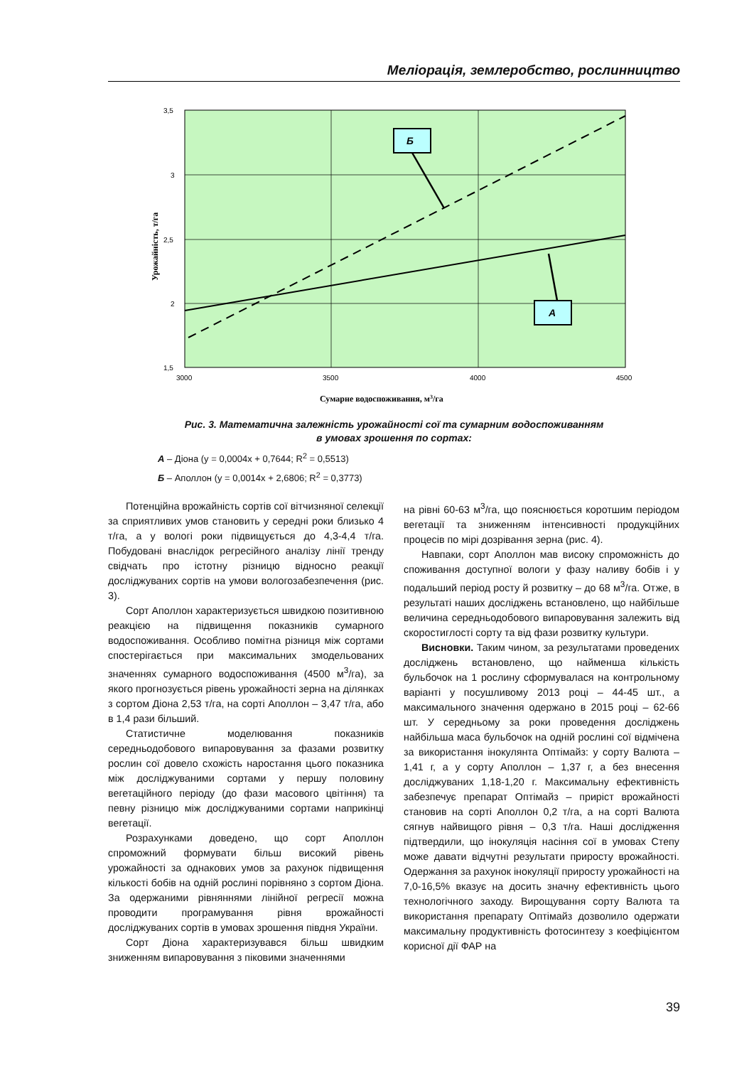Меліорація, землеробство, рослинництво
3,5
3
2,5
2
1,5
3000
3500
4000
4500
Б
А
Урожайність, т/га
Сумарне водоспоживання, м3/га
Рис. 3. Математична залежність урожайності сої та сумарним водоспоживанням
в умовах зрошення по сортах:
А – Діона (y = 0,0004x + 0,7644; R<sup>2</sup> = 0,5513)
Б – Аполлон (y = 0,0014x + 2,6806; R<sup>2</sup> = 0,3773)
Потенційна врожайність сортів сої вітчизняної селекції за сприятливих умов становить у середні роки близько 4 т/га, а у вологі роки підвищується до 4,3-4,4 т/га. Побудовані внаслідок регресійного аналізу лінії тренду свідчать про істотну різницю відносно реакції досліджуваних сортів на умови волого­забезпечення (рис. 3).
Сорт Аполлон характеризується швидкою позитивною реакцією на підвищення показників сумарного водоспоживання. Особливо помітна різниця між сортами спостерігається при максимальних змодельованих значеннях сумарного водоспоживання (4500 м<sup>3</sup>/га), за якого прогнозується рівень урожайності зерна на ділянках з сортом Діона 2,53 т/га, на сорті Аполлон – 3,47 т/га, або в 1,4 рази більший.
Статистичне моделювання показників середньодобового випаровування за фазами розвитку рослин сої довело схожість наростання цього показника між досліджуваними сортами у першу половину вегетаційного періоду (до фази масового цвітіння) та певну різницю між досліджуваними сортами наприкінці вегетації.
Розрахунками доведено, що сорт Аполлон спроможний формувати більш високий рівень урожайності за однакових умов за рахунок підвищення кількості бобів на одній рослині порівняно з сортом Діона. За одержаними рівняннями лінійної регресії можна проводити програмування рівня врожайності досліджуваних сортів в умовах зрошення півдня України.
Сорт Діона характеризувався більш швидким зниженням випаровування з піковими значеннями
на рівні 60-63 м<sup>3</sup>/га, що пояснюється коротшим періодом вегетації та зниженням інтенсивності продукційних процесів по мірі дозрівання зерна (рис. 4).
Навпаки, сорт Аполлон мав високу спроможність до споживання доступної вологи у фазу наливу бобів і у подальший період росту й розвитку – до 68 м<sup>3</sup>/га. Отже, в результаті наших досліджень встановлено, що найбільше величина середньодобового випаровування залежить від скоростиглості сорту та від фази розвитку культури.
Висновки. Таким чином, за результатами проведених досліджень встановлено, що найменша кількість бульбочок на 1 рослину сформувалася на контрольному варіанті у посушливому 2013 році – 44-45 шт., а максимального значення одержано в 2015 році – 62-66 шт. У середньому за роки проведення досліджень найбільша маса бульбочок на одній рослині сої відмічена за використання інокулянта Оптімайз: у сорту Валюта – 1,41 г, а у сорту Аполлон – 1,37 г, а без внесення досліджуваних 1,18-1,20 г. Максимальну ефективність забезпечує препарат Оптімайз – приріст врожайності становив на сорті Аполлон 0,2 т/га, а на сорті Валюта сягнув найвищого рівня – 0,3 т/га. Наші дослідження підтвердили, що інокуляція насіння сої в умовах Степу може давати відчутні результати приросту врожайності. Одержання за рахунок інокуляції приросту урожайності на 7,0-16,5% вказує на досить значну ефективність цього технологічного заходу. Вирощування сорту Валюта та використання препарату Оптімайз дозволило одержати максимальну продуктивність фотосинтезу з коефіцієнтом корисної дії ФАР на
39